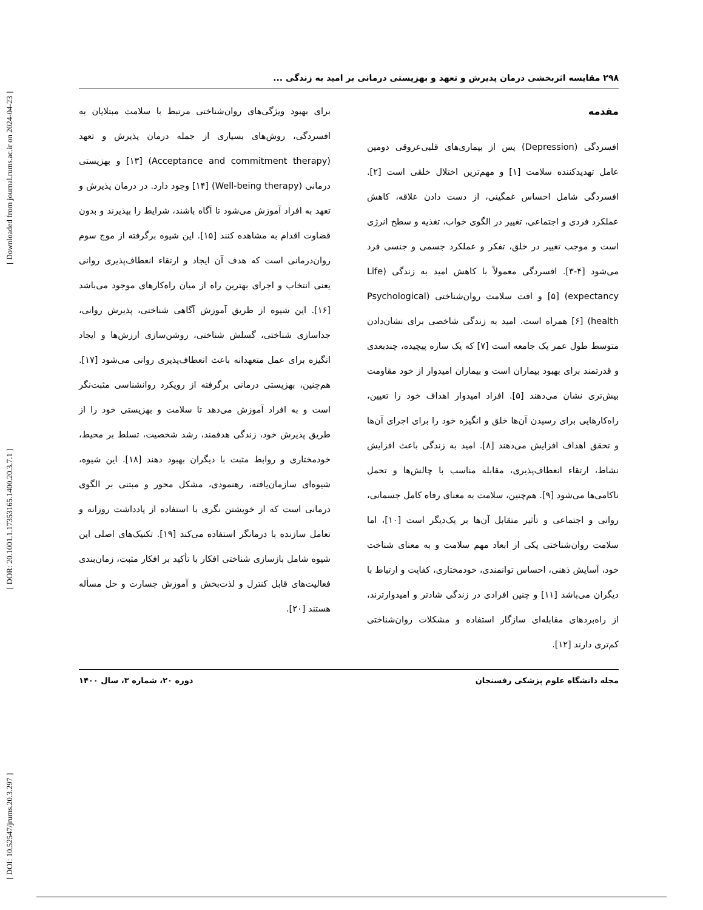[ DOI: 10.52547/jrums.20.3.297 ] [ DOR: 20.1001.1.17353165.1400.20.3.7.1 ] [ Downloaded from journal.rums.ac.ir on 2024-04-23 ]
۲۹۸ مقایسه اثربخشی درمان پذیرش و تعهد و بهزیستی درمانی بر امید به زندگی ...
مقدمه
افسردگی (Depression) پس از بیماری‌های قلبی‌عروقی دومین عامل تهدیدکننده سلامت [۱] و مهم‌ترین اختلال خلقی است [۲]. افسردگی شامل احساس غمگینی، از دست دادن علاقه، کاهش عملکرد فردی و اجتماعی، تغییر در الگوی خواب، تغذیه و سطح انرژی است و موجب تغییر در خلق، تفکر و عملکرد جسمی و جنسی فرد می‌شود [۴-۳]. افسردگی معمولاً با کاهش امید به زندگی (Life expectancy) [۵] و افت سلامت روان‌شناختی (Psychological health) [۶] همراه است. امید به زندگی شاخصی برای نشان‌دادن متوسط طول عمر یک جامعه است [۷] که یک سازه پیچیده، چندبعدی و قدرتمند برای بهبود بیماران است و بیماران امیدوار از خود مقاومت بیش‌تری نشان می‌دهند [۵]. افراد امیدوار اهداف خود را تعیین، راه‌کارهایی برای رسیدن آن‌ها خلق و انگیزه خود را برای اجرای آن‌ها و تحقق اهداف افزایش می‌دهند [۸]. امید به زندگی باعث افزایش نشاط، ارتقاء انعطاف‌پذیری، مقابله مناسب با چالش‌ها و تحمل ناکامی‌ها می‌شود [۹]. هم‌چنین، سلامت به معنای رفاه کامل جسمانی، روانی و اجتماعی و تأثیر متقابل آن‌ها بر یک‌دیگر است [۱۰]، اما سلامت روان‌شناختی یکی از ابعاد مهم سلامت و به معنای شناخت خود، آسایش ذهنی، احساس توانمندی، خودمختاری، کفایت و ارتباط با دیگران می‌باشد [۱۱] و چنین افرادی در زندگی شادتر و امیدوارترند، از راه‌بردهای مقابله‌ای سازگار استفاده و مشکلات روان‌شناختی کم‌تری دارند [۱۲].
برای بهبود ویژگی‌های روان‌شناختی مرتبط با سلامت مبتلایان به افسردگی، روش‌های بسیاری از جمله درمان پذیرش و تعهد (Acceptance and commitment therapy) [۱۳] و بهزیستی درمانی (Well-being therapy) [۱۴] وجود دارد. در درمان پذیرش و تعهد به افراد آموزش می‌شود تا آگاه باشند، شرایط را بپذیرند و بدون قضاوت اقدام به مشاهده کنند [۱۵]. این شیوه برگرفته از موج سوم روان‌درمانی است که هدف آن ایجاد و ارتقاء انعطاف‌پذیری روانی یعنی انتخاب و اجرای بهترین راه از میان راه‌کارهای موجود می‌باشد [۱۶]. این شیوه از طریق آموزش آگاهی شناختی، پذیرش روانی، جداسازی شناختی، گسلش شناختی، روشن‌سازی ارزش‌ها و ایجاد انگیزه برای عمل متعهدانه باعث انعطاف‌پذیری روانی می‌شود [۱۷]. هم‌چنین، بهزیستی درمانی برگرفته از رویکرد روانشناسی مثبت‌نگر است و به افراد آموزش می‌دهد تا سلامت و بهزیستی خود را از طریق پذیرش خود، زندگی هدفمند، رشد شخصیت، تسلط بر محیط، خودمختاری و روابط مثبت با دیگران بهبود دهند [۱۸]. این شیوه، شیوه‌ای سازمان‌یافته، رهنمودی، مشکل محور و مبتنی بر الگوی درمانی است که از خویشتن نگری با استفاده از یادداشت روزانه و تعامل سازنده با درمانگر استفاده می‌کند [۱۹]. تکنیک‌های اصلی این شیوه شامل بازسازی شناختی افکار با تأکید بر افکار مثبت، زمان‌بندی فعالیت‌های قابل کنترل و لذت‌بخش و آموزش جسارت و حل مسأله هستند [۲۰].
مجله دانشگاه علوم پزشکی رفسنجان دوره ۲۰، شماره ۳، سال ۱۴۰۰